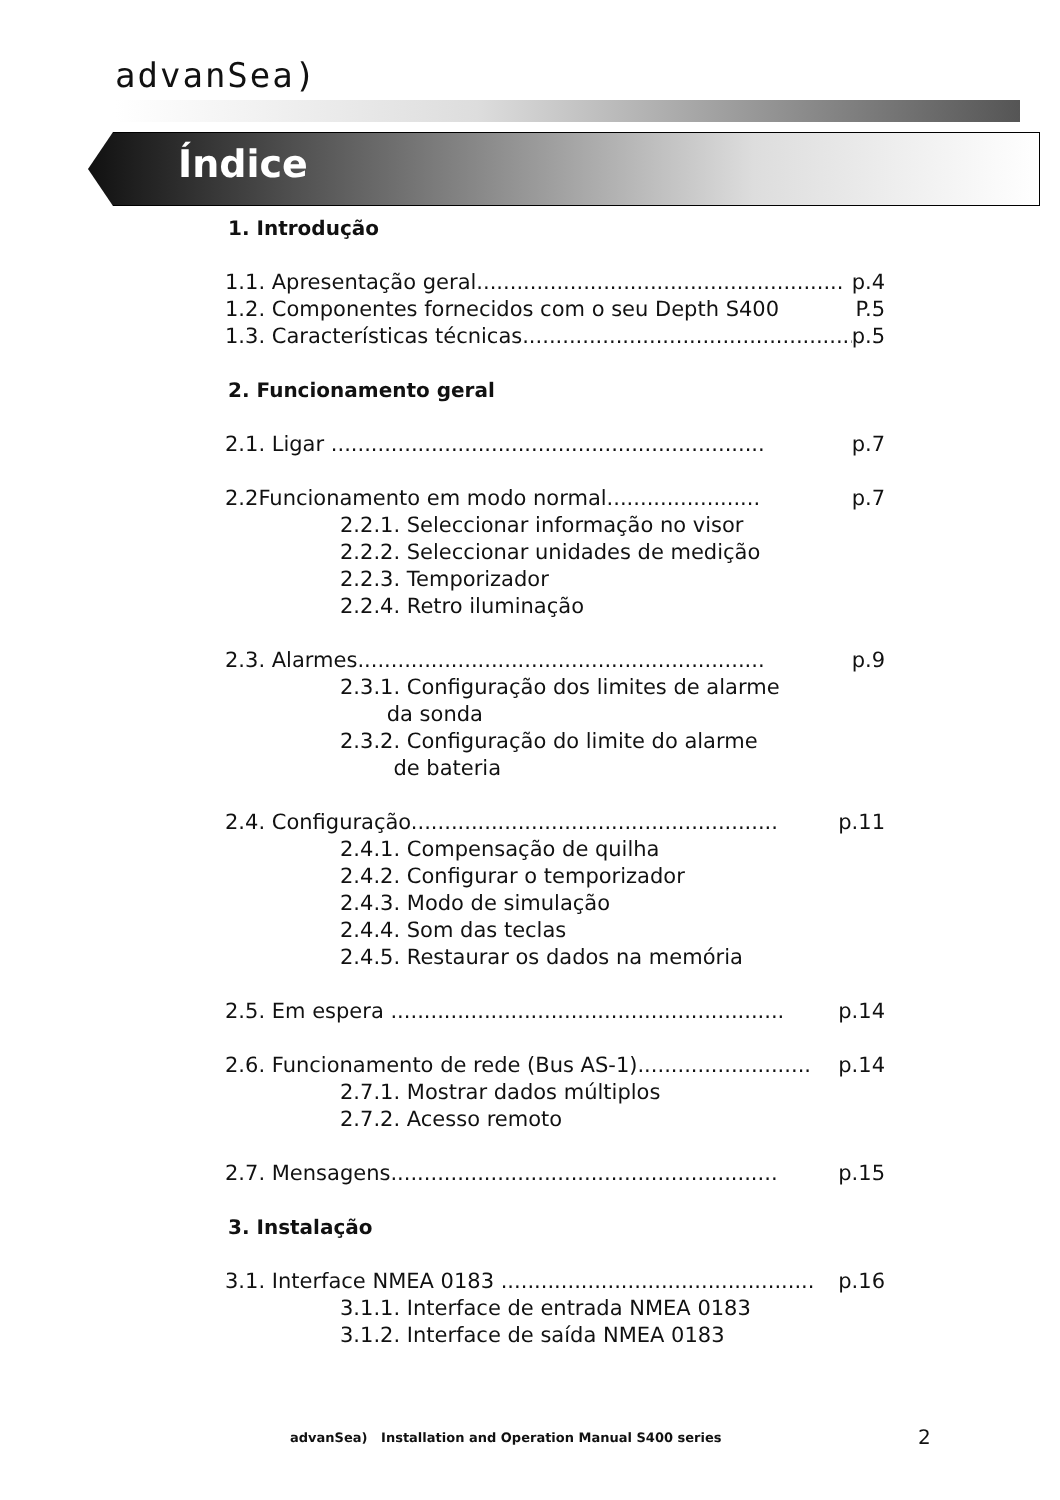advanSea)
Índice
1. Introdução
1.1. Apresentação geral....................................................... p.4
1.2. Componentes fornecidos com o seu Depth S400 P.5
1.3. Características técnicas.................................................. p.5
2. Funcionamento geral
2.1. Ligar ................................................................. p.7
2.2Funcionamento em modo normal....................... p.7
2.2.1. Seleccionar informação no visor
2.2.2. Seleccionar unidades de medição
2.2.3. Temporizador
2.2.4. Retro iluminação
2.3. Alarmes............................................................. p.9
2.3.1. Configuração dos limites de alarme
da sonda
2.3.2. Configuração do limite do alarme
de bateria
2.4. Configuração....................................................... p.11
2.4.1. Compensação de quilha
2.4.2. Configurar o temporizador
2.4.3. Modo de simulação
2.4.4. Som das teclas
2.4.5. Restaurar os dados na memória
2.5. Em espera ........................................................... p.14
2.6. Funcionamento de rede (Bus AS-1).......................... p.14
2.7.1. Mostrar dados múltiplos
2.7.2. Acesso remoto
2.7. Mensagens.......................................................... p.15
3. Instalação
3.1. Interface NMEA 0183 ............................................... p.16
3.1.1. Interface de entrada NMEA 0183
3.1.2. Interface de saída NMEA 0183
advanSea) Installation and Operation Manual S400 series
2